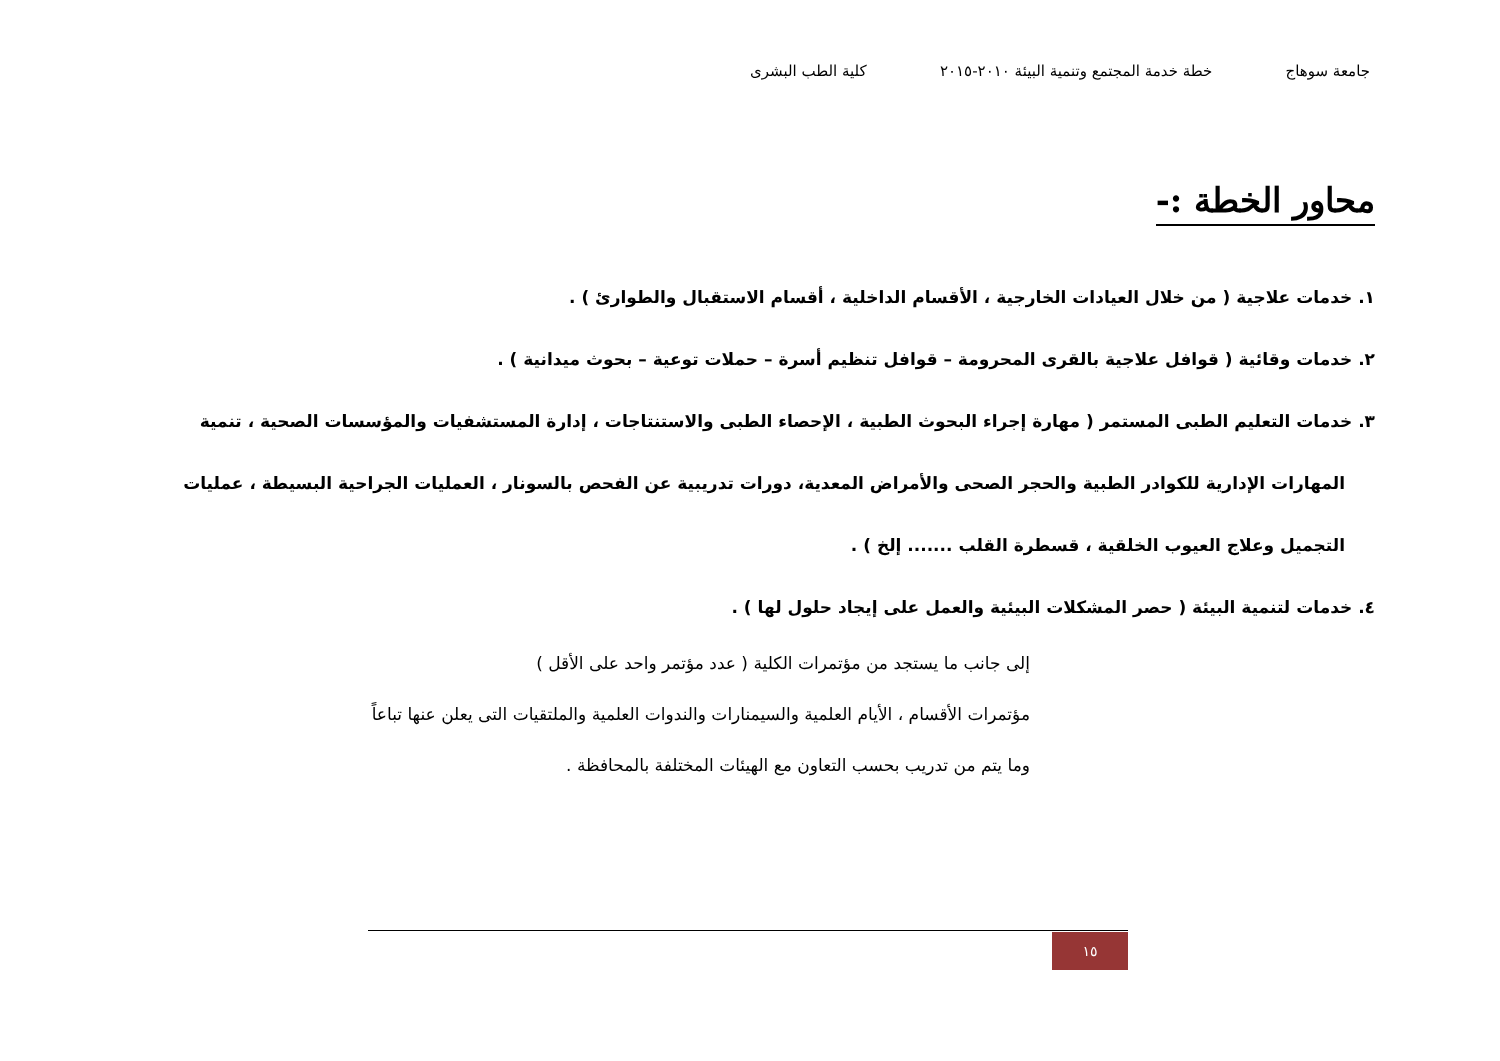جامعة سوهاج خطة خدمة المجتمع وتنمية البيئة ٢٠١٠-٢٠١٥ كلية الطب البشرى
محاور الخطة :-
١. خدمات علاجية ( من خلال العيادات الخارجية ، الأقسام الداخلية ، أقسام الاستقبال والطوارئ ) .
٢. خدمات وقائية ( قوافل علاجية بالقرى المحرومة – قوافل تنظيم أسرة – حملات توعية – بحوث ميدانية ) .
٣. خدمات التعليم الطبى المستمر ( مهارة إجراء البحوث الطبية ، الإحصاء الطبى والاستنتاجات ، إدارة المستشفيات والمؤسسات الصحية ، تنمية المهارات الإدارية للكوادر الطبية والحجر الصحى والأمراض المعدية، دورات تدريبية عن الفحص بالسونار ، العمليات الجراحية البسيطة ، عمليات التجميل وعلاج العيوب الخلقية ، قسطرة القلب ....... إلخ ) .
٤. خدمات لتنمية البيئة ( حصر المشكلات البيئية والعمل على إيجاد حلول لها ) .
إلى جانب ما يستجد من مؤتمرات الكلية ( عدد مؤتمر واحد على الأقل )
مؤتمرات الأقسام ، الأيام العلمية والسيمنارات والندوات العلمية والملتقيات التى يعلن عنها تباعاً
وما يتم من تدريب بحسب التعاون مع الهيئات المختلفة بالمحافظة .
١٥